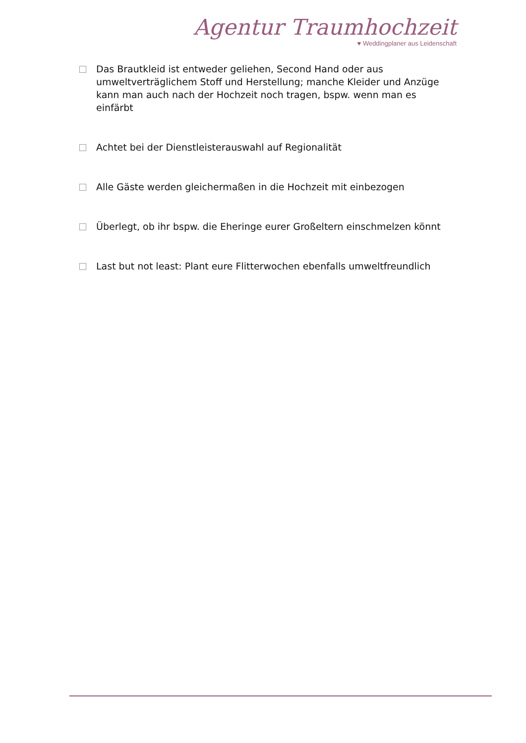Agentur Traumhochzeit
♥ Weddingplaner aus Leidenschaft
Das Brautkleid ist entweder geliehen, Second Hand oder aus umweltverträglichem Stoff und Herstellung; manche Kleider und Anzüge kann man auch nach der Hochzeit noch tragen, bspw. wenn man es einfärbt
Achtet bei der Dienstleisterauswahl auf Regionalität
Alle Gäste werden gleichermaßen in die Hochzeit mit einbezogen
Überlegt, ob ihr bspw. die Eheringe eurer Großeltern einschmelzen könnt
Last but not least: Plant eure Flitterwochen ebenfalls umweltfreundlich